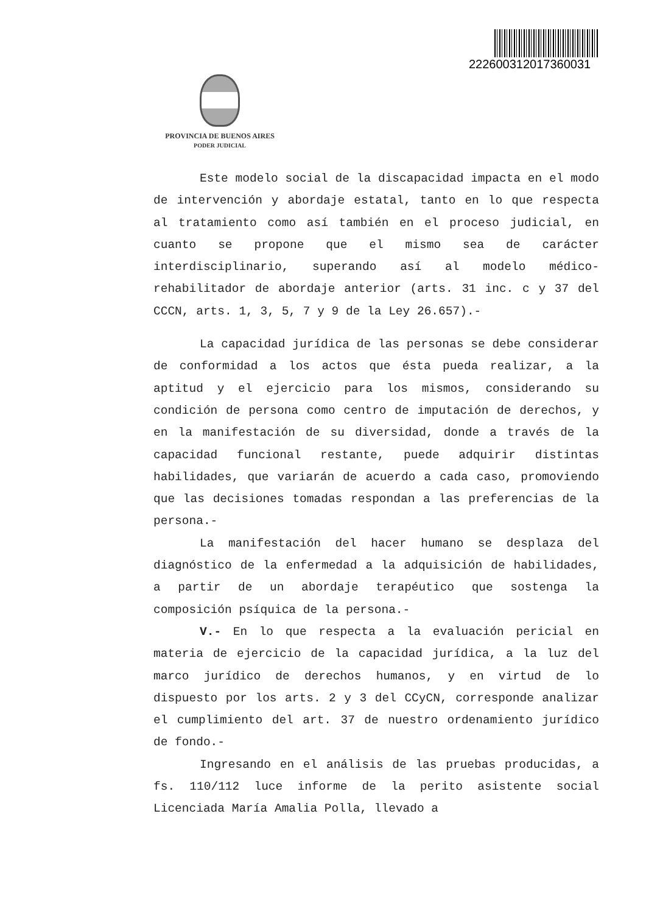2226003120173600​31
PROVINCIA DE BUENOS AIRES
PODER JUDICIAL
Este modelo social de la discapacidad impacta en el modo de intervención y abordaje estatal, tanto en lo que respecta al tratamiento como así también en el proceso judicial, en cuanto se propone que el mismo sea de carácter interdisciplinario, superando así al modelo médico- rehabilitador de abordaje anterior (arts. 31 inc. c y 37 del CCCN, arts. 1, 3, 5, 7 y 9 de la Ley 26.657).-
La capacidad jurídica de las personas se debe considerar de conformidad a los actos que ésta pueda realizar, a la aptitud y el ejercicio para los mismos, considerando su condición de persona como centro de imputación de derechos, y en la manifestación de su diversidad, donde a través de la capacidad funcional restante, puede adquirir distintas habilidades, que variarán de acuerdo a cada caso, promoviendo que las decisiones tomadas respondan a las preferencias de la persona.-
La manifestación del hacer humano se desplaza del diagnóstico de la enfermedad a la adquisición de habilidades, a partir de un abordaje terapéutico que sostenga la composición psíquica de la persona.-
V.- En lo que respecta a la evaluación pericial en materia de ejercicio de la capacidad jurídica, a la luz del marco jurídico de derechos humanos, y en virtud de lo dispuesto por los arts. 2 y 3 del CCyCN, corresponde analizar el cumplimiento del art. 37 de nuestro ordenamiento jurídico de fondo.-
Ingresando en el análisis de las pruebas producidas, a fs. 110/112 luce informe de la perito asistente social Licenciada María Amalia Polla, llevado a